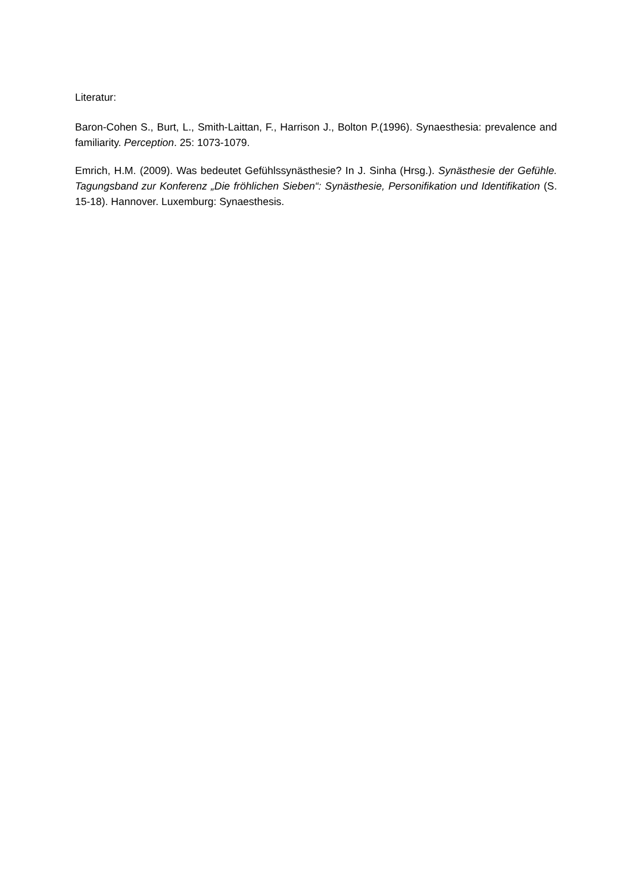Literatur:
Baron-Cohen S., Burt, L., Smith-Laittan, F., Harrison J., Bolton P.(1996). Synaesthesia: prevalence and familiarity. Perception. 25: 1073-1079.
Emrich, H.M. (2009). Was bedeutet Gefühlssynästhesie? In J. Sinha (Hrsg.). Synästhesie der Gefühle. Tagungsband zur Konferenz „Die fröhlichen Sieben“: Synästhesie, Personifikation und Identifikation (S. 15-18). Hannover. Luxemburg: Synaesthesis.